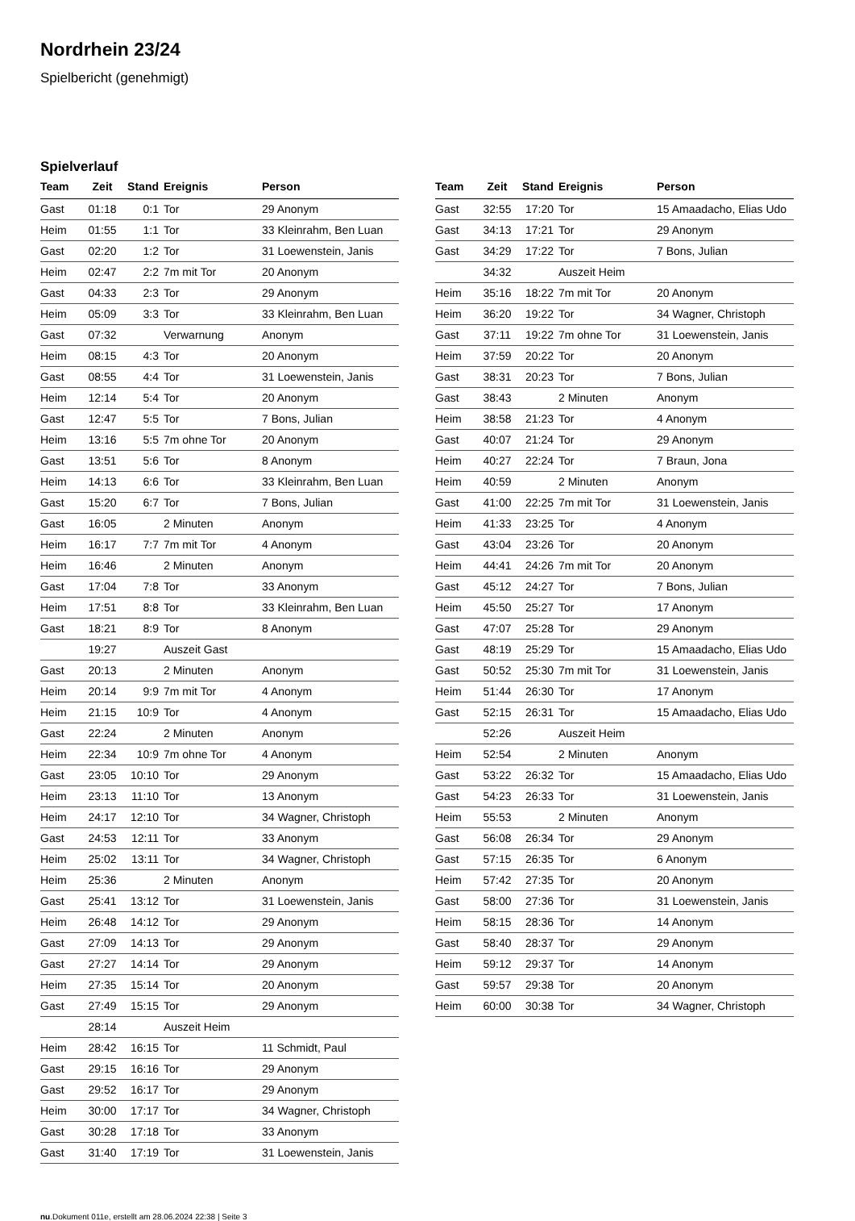Nordrhein 23/24
Spielbericht (genehmigt)
Spielverlauf
| Team | Zeit | Stand | Ereignis | Person |
| --- | --- | --- | --- | --- |
| Gast | 01:18 | 0:1 | Tor | 29 Anonym |
| Heim | 01:55 | 1:1 | Tor | 33 Kleinrahm, Ben Luan |
| Gast | 02:20 | 1:2 | Tor | 31 Loewenstein, Janis |
| Heim | 02:47 | 2:2 | 7m mit Tor | 20 Anonym |
| Gast | 04:33 | 2:3 | Tor | 29 Anonym |
| Heim | 05:09 | 3:3 | Tor | 33 Kleinrahm, Ben Luan |
| Gast | 07:32 | | Verwarnung | Anonym |
| Heim | 08:15 | 4:3 | Tor | 20 Anonym |
| Gast | 08:55 | 4:4 | Tor | 31 Loewenstein, Janis |
| Heim | 12:14 | 5:4 | Tor | 20 Anonym |
| Gast | 12:47 | 5:5 | Tor | 7 Bons, Julian |
| Heim | 13:16 | 5:5 | 7m ohne Tor | 20 Anonym |
| Gast | 13:51 | 5:6 | Tor | 8 Anonym |
| Heim | 14:13 | 6:6 | Tor | 33 Kleinrahm, Ben Luan |
| Gast | 15:20 | 6:7 | Tor | 7 Bons, Julian |
| Gast | 16:05 | | 2 Minuten | Anonym |
| Heim | 16:17 | 7:7 | 7m mit Tor | 4 Anonym |
| Heim | 16:46 | | 2 Minuten | Anonym |
| Gast | 17:04 | 7:8 | Tor | 33 Anonym |
| Heim | 17:51 | 8:8 | Tor | 33 Kleinrahm, Ben Luan |
| Gast | 18:21 | 8:9 | Tor | 8 Anonym |
| | 19:27 | | Auszeit Gast | |
| Gast | 20:13 | | 2 Minuten | Anonym |
| Heim | 20:14 | 9:9 | 7m mit Tor | 4 Anonym |
| Heim | 21:15 | 10:9 | Tor | 4 Anonym |
| Gast | 22:24 | | 2 Minuten | Anonym |
| Heim | 22:34 | 10:9 | 7m ohne Tor | 4 Anonym |
| Gast | 23:05 | 10:10 | Tor | 29 Anonym |
| Heim | 23:13 | 11:10 | Tor | 13 Anonym |
| Heim | 24:17 | 12:10 | Tor | 34 Wagner, Christoph |
| Gast | 24:53 | 12:11 | Tor | 33 Anonym |
| Heim | 25:02 | 13:11 | Tor | 34 Wagner, Christoph |
| Heim | 25:36 | | 2 Minuten | Anonym |
| Gast | 25:41 | 13:12 | Tor | 31 Loewenstein, Janis |
| Heim | 26:48 | 14:12 | Tor | 29 Anonym |
| Gast | 27:09 | 14:13 | Tor | 29 Anonym |
| Gast | 27:27 | 14:14 | Tor | 29 Anonym |
| Heim | 27:35 | 15:14 | Tor | 20 Anonym |
| Gast | 27:49 | 15:15 | Tor | 29 Anonym |
| | 28:14 | | Auszeit Heim | |
| Heim | 28:42 | 16:15 | Tor | 11 Schmidt, Paul |
| Gast | 29:15 | 16:16 | Tor | 29 Anonym |
| Gast | 29:52 | 16:17 | Tor | 29 Anonym |
| Heim | 30:00 | 17:17 | Tor | 34 Wagner, Christoph |
| Gast | 30:28 | 17:18 | Tor | 33 Anonym |
| Gast | 31:40 | 17:19 | Tor | 31 Loewenstein, Janis |
| Team | Zeit | Stand | Ereignis | Person |
| --- | --- | --- | --- | --- |
| Gast | 32:55 | 17:20 | Tor | 15 Amaadacho, Elias Udo |
| Gast | 34:13 | 17:21 | Tor | 29 Anonym |
| Gast | 34:29 | 17:22 | Tor | 7 Bons, Julian |
| | 34:32 | | Auszeit Heim | |
| Heim | 35:16 | 18:22 | 7m mit Tor | 20 Anonym |
| Heim | 36:20 | 19:22 | Tor | 34 Wagner, Christoph |
| Gast | 37:11 | 19:22 | 7m ohne Tor | 31 Loewenstein, Janis |
| Heim | 37:59 | 20:22 | Tor | 20 Anonym |
| Gast | 38:31 | 20:23 | Tor | 7 Bons, Julian |
| Gast | 38:43 | | 2 Minuten | Anonym |
| Heim | 38:58 | 21:23 | Tor | 4 Anonym |
| Gast | 40:07 | 21:24 | Tor | 29 Anonym |
| Heim | 40:27 | 22:24 | Tor | 7 Braun, Jona |
| Heim | 40:59 | | 2 Minuten | Anonym |
| Gast | 41:00 | 22:25 | 7m mit Tor | 31 Loewenstein, Janis |
| Heim | 41:33 | 23:25 | Tor | 4 Anonym |
| Gast | 43:04 | 23:26 | Tor | 20 Anonym |
| Heim | 44:41 | 24:26 | 7m mit Tor | 20 Anonym |
| Gast | 45:12 | 24:27 | Tor | 7 Bons, Julian |
| Heim | 45:50 | 25:27 | Tor | 17 Anonym |
| Gast | 47:07 | 25:28 | Tor | 29 Anonym |
| Gast | 48:19 | 25:29 | Tor | 15 Amaadacho, Elias Udo |
| Gast | 50:52 | 25:30 | 7m mit Tor | 31 Loewenstein, Janis |
| Heim | 51:44 | 26:30 | Tor | 17 Anonym |
| Gast | 52:15 | 26:31 | Tor | 15 Amaadacho, Elias Udo |
| | 52:26 | | Auszeit Heim | |
| Heim | 52:54 | | 2 Minuten | Anonym |
| Gast | 53:22 | 26:32 | Tor | 15 Amaadacho, Elias Udo |
| Gast | 54:23 | 26:33 | Tor | 31 Loewenstein, Janis |
| Heim | 55:53 | | 2 Minuten | Anonym |
| Gast | 56:08 | 26:34 | Tor | 29 Anonym |
| Gast | 57:15 | 26:35 | Tor | 6 Anonym |
| Heim | 57:42 | 27:35 | Tor | 20 Anonym |
| Gast | 58:00 | 27:36 | Tor | 31 Loewenstein, Janis |
| Heim | 58:15 | 28:36 | Tor | 14 Anonym |
| Gast | 58:40 | 28:37 | Tor | 29 Anonym |
| Heim | 59:12 | 29:37 | Tor | 14 Anonym |
| Gast | 59:57 | 29:38 | Tor | 20 Anonym |
| Heim | 60:00 | 30:38 | Tor | 34 Wagner, Christoph |
nu.Dokument 011e, erstellt am 28.06.2024 22:38 | Seite 3